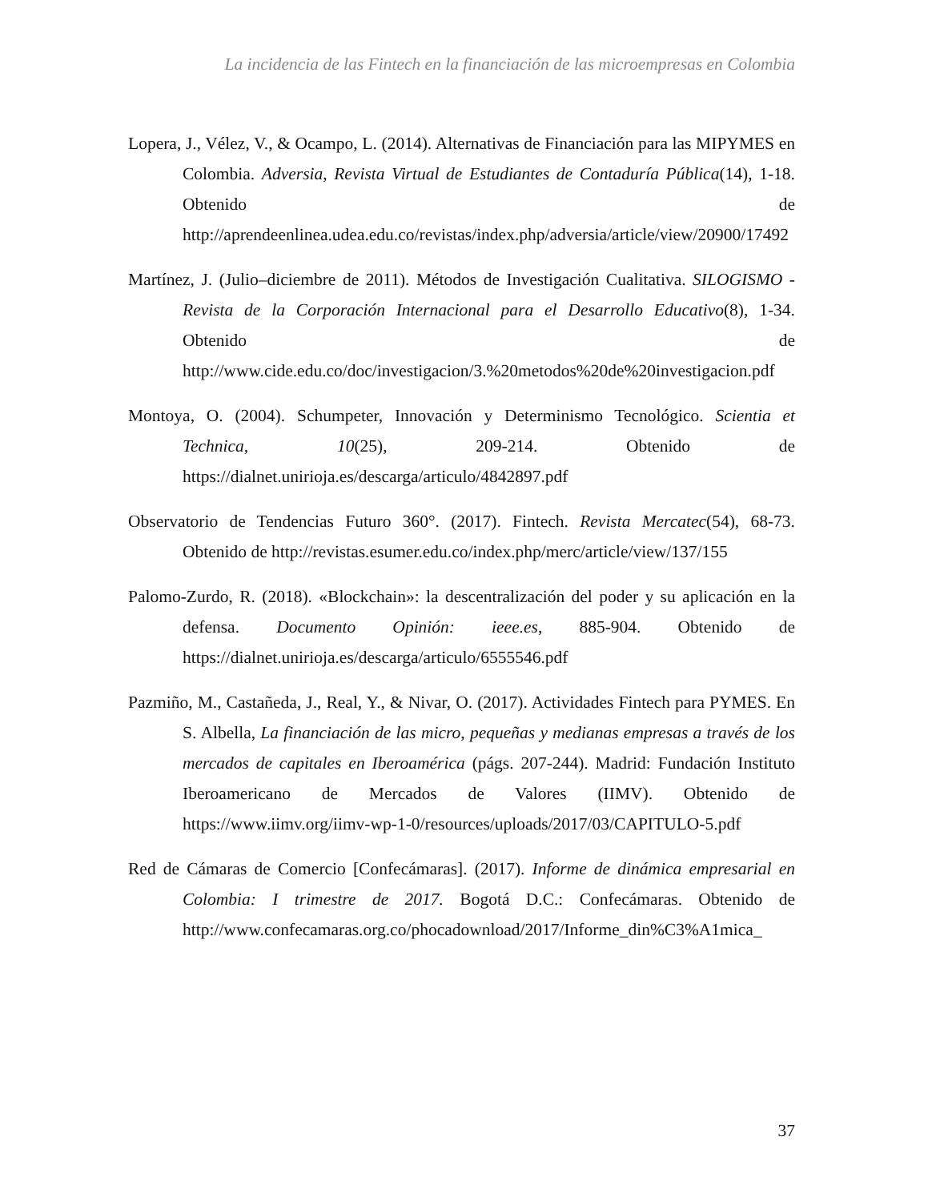La incidencia de las Fintech en la financiación de las microempresas en Colombia
Lopera, J., Vélez, V., & Ocampo, L. (2014). Alternativas de Financiación para las MIPYMES en Colombia. Adversia, Revista Virtual de Estudiantes de Contaduría Pública(14), 1-18. Obtenido de http://aprendeenlinea.udea.edu.co/revistas/index.php/adversia/article/view/20900/17492
Martínez, J. (Julio–diciembre de 2011). Métodos de Investigación Cualitativa. SILOGISMO - Revista de la Corporación Internacional para el Desarrollo Educativo(8), 1-34. Obtenido de http://www.cide.edu.co/doc/investigacion/3.%20metodos%20de%20investigacion.pdf
Montoya, O. (2004). Schumpeter, Innovación y Determinismo Tecnológico. Scientia et Technica, 10(25), 209-214. Obtenido de https://dialnet.unirioja.es/descarga/articulo/4842897.pdf
Observatorio de Tendencias Futuro 360°. (2017). Fintech. Revista Mercatec(54), 68-73. Obtenido de http://revistas.esumer.edu.co/index.php/merc/article/view/137/155
Palomo-Zurdo, R. (2018). «Blockchain»: la descentralización del poder y su aplicación en la defensa. Documento Opinión: ieee.es, 885-904. Obtenido de https://dialnet.unirioja.es/descarga/articulo/6555546.pdf
Pazmiño, M., Castañeda, J., Real, Y., & Nivar, O. (2017). Actividades Fintech para PYMES. En S. Albella, La financiación de las micro, pequeñas y medianas empresas a través de los mercados de capitales en Iberoamérica (págs. 207-244). Madrid: Fundación Instituto Iberoamericano de Mercados de Valores (IIMV). Obtenido de https://www.iimv.org/iimv-wp-1-0/resources/uploads/2017/03/CAPITULO-5.pdf
Red de Cámaras de Comercio [Confecámaras]. (2017). Informe de dinámica empresarial en Colombia: I trimestre de 2017. Bogotá D.C.: Confecámaras. Obtenido de http://www.confecamaras.org.co/phocadownload/2017/Informe_din%C3%A1mica_
37